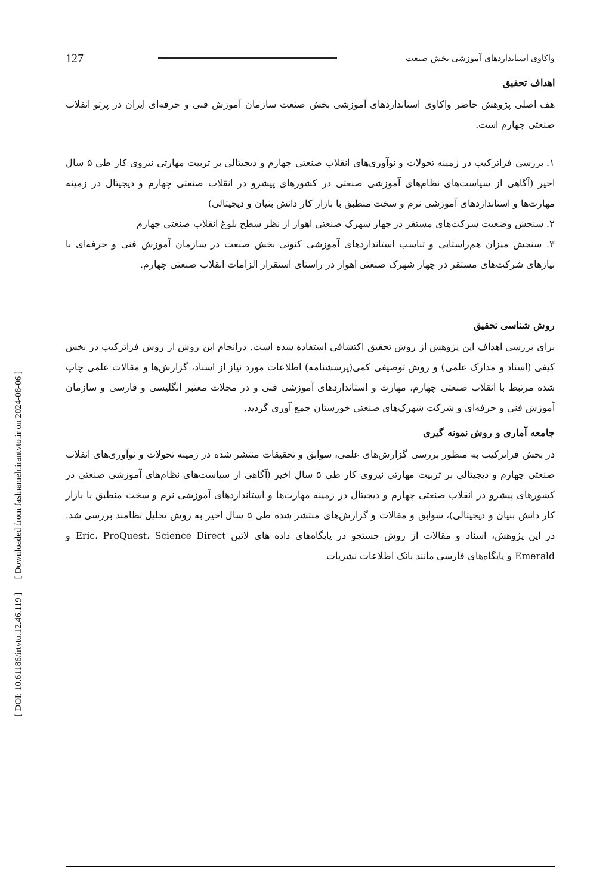[ DOI: 10.61186/irtvto.12.46.119 ] [ Downloaded from faslnameh.irantvto.ir on 2024-08-06 ]
واکاوی استانداردهای آموزشی بخش صنعت 127
اهداف تحقیق
هف اصلی پژوهش حاضر واکاوی استانداردهای آموزشی بخش صنعت سازمان آموزش فنی و حرفه‌ای ایران در پرتو انقلاب صنعتی چهارم است.
۱. بررسی فراترکیب در زمینه تحولات و نوآوری‌های انقلاب صنعتی چهارم و دیجیتالی بر تربیت مهارتی نیروی کار طی ۵ سال اخیر (آگاهی از سیاست‌های نظام‌های آموزشی صنعتی در کشورهای پیشرو در انقلاب صنعتی چهارم و دیجیتال در زمینه مهارت‌ها و استانداردهای آموزشی نرم و سخت منطبق با بازار کار دانش بنیان و دیجیتالی)
۲. سنجش وضعیت شرکت‌های مستقر در چهار شهرک صنعتی اهواز از نظر سطح بلوغ انقلاب صنعتی چهارم
۳. سنجش میزان هم‌راستایی و تناسب استانداردهای آموزشی کنونی بخش صنعت در سازمان آموزش فنی و حرفه‌ای با نیازهای شرکت‌های مستقر در چهار شهرک صنعتی اهواز در راستای استقرار الزامات انقلاب صنعتی چهارم.
روش شناسی تحقیق
برای بررسی اهداف این پژوهش از روش تحقیق اکتشافی استفاده شده است. درانجام این روش از روش فراترکیب در بخش کیفی (اسناد و مدارک علمی) و روش توصیفی کمی(پرسشنامه) اطلاعات مورد نیاز از اسناد، گزارش‌ها و مقالات علمی چاپ شده مرتبط با انقلاب صنعتی چهارم، مهارت و استانداردهای آموزشی فنی و در مجلات معتبر انگلیسی و فارسی و سازمان آموزش فنی و حرفه‌ای و شرکت شهرک‌های صنعتی خوزستان جمع آوری گردید.
جامعه آماری و روش نمونه گیری
در بخش فراترکیب به منظور بررسی گزارش‌های علمی، سوابق و تحقیقات منتشر شده در زمینه تحولات و نوآوری‌های انقلاب صنعتی چهارم و دیجیتالی بر تربیت مهارتی نیروی کار طی ۵ سال اخیر (آگاهی از سیاست‌های نظام‌های آموزشی صنعتی در کشورهای پیشرو در انقلاب صنعتی چهارم و دیجیتال در زمینه مهارت‌ها و استانداردهای آموزشی نرم و سخت منطبق با بازار کار دانش بنیان و دیجیتالی)، سوابق و مقالات و گزارش‌های منتشر شده طی ۵ سال اخیر به روش تحلیل نظامند بررسی شد. در این پژوهش، اسناد و مقالات از روش جستجو در پایگاه‌های داده های لاتین Eric، ProQuest، Science Direct و Emerald و پایگاه‌های فارسی مانند بانک اطلاعات نشریات